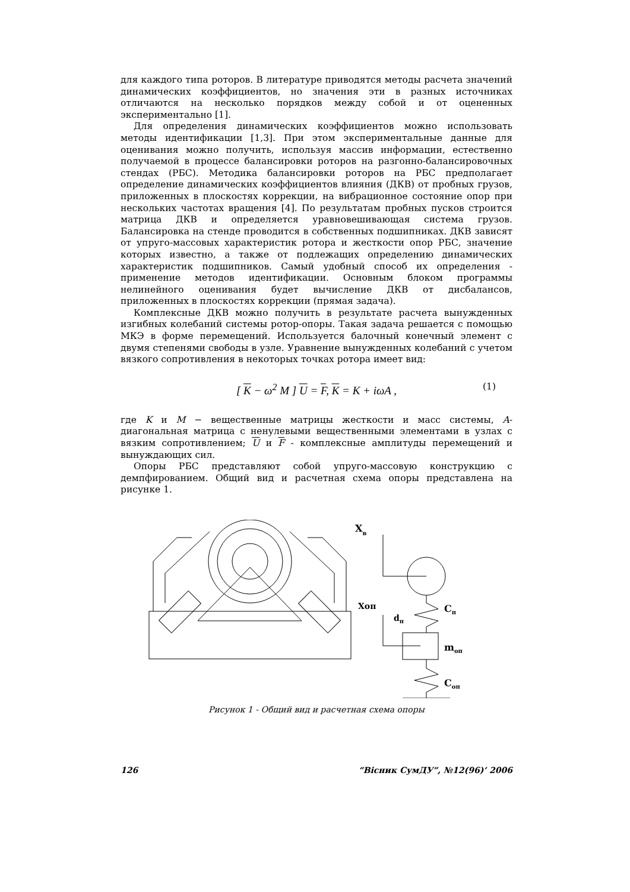для каждого типа роторов. В литературе приводятся методы расчета значений динамических коэффициентов, но значения эти в разных источниках отличаются на несколько порядков между собой и от оцененных экспериментально [1].
Для определения динамических коэффициентов можно использовать методы идентификации [1,3]. При этом экспериментальные данные для оценивания можно получить, используя массив информации, естественно получаемой в процессе балансировки роторов на разгонно-балансировочных стендах (РБС). Методика балансировки роторов на РБС предполагает определение динамических коэффициентов влияния (ДКВ) от пробных грузов, приложенных в плоскостях коррекции, на вибрационное состояние опор при нескольких частотах вращения [4]. По результатам пробных пусков строится матрица ДКВ и определяется уравновешивающая система грузов. Балансировка на стенде проводится в собственных подшипниках. ДКВ зависят от упруго-массовых характеристик ротора и жесткости опор РБС, значение которых известно, а также от подлежащих определению динамических характеристик подшипников. Самый удобный способ их определения - применение методов идентификации. Основным блоком программы нелинейного оценивания будет вычисление ДКВ от дисбалансов, приложенных в плоскостях коррекции (прямая задача).
Комплексные ДКВ можно получить в результате расчета вынужденных изгибных колебаний системы ротор-опоры. Такая задача решается с помощью МКЭ в форме перемещений. Используется балочный конечный элемент с двумя степенями свободы в узле. Уравнение вынужденных колебаний с учетом вязкого сопротивления в некоторых точках ротора имеет вид:
[ K − ω<sup>2</sup> M ] U = F, K = K + iωA , (1)
где K и M − вещественные матрицы жесткости и масс системы, A- диагональная матрица с ненулевыми вещественными элементами в узлах с вязким сопротивлением; U и F - комплексные амплитуды перемещений и вынуждающих сил.
Опоры РБС представляют собой упруго-массовую конструкцию с демпфированием. Общий вид и расчетная схема опоры представлена на рисунке 1.
Xв
Xоп
dп
Cп
mоп
Cоп
Рисунок 1 - Общий вид и расчетная схема опоры
126 “Вісник СумДУ”, №12(96)’ 2006